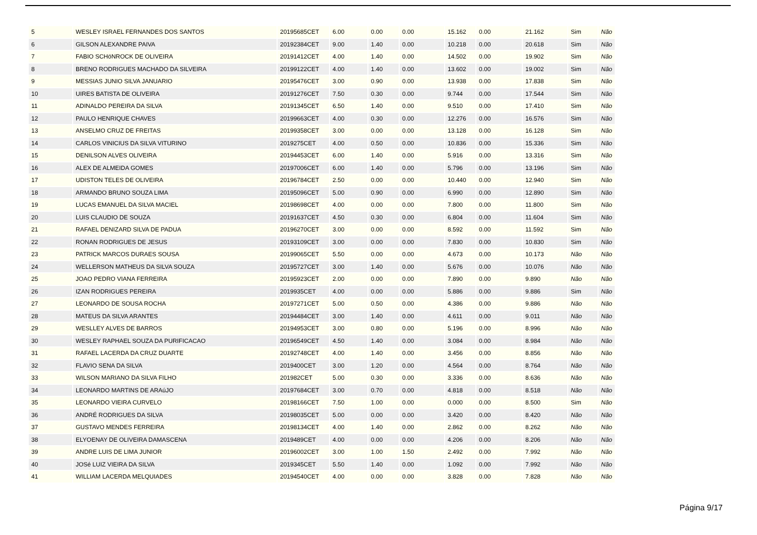| 5 | WESLEY ISRAEL FERNANDES DOS SANTOS | 20195685CET | 6.00 | 0.00 | 0.00 | 15.162 | 0.00 | 21.162 | Sim | Não |
| 6 | GILSON ALEXANDRE PAIVA | 20192384CET | 9.00 | 1.40 | 0.00 | 10.218 | 0.00 | 20.618 | Sim | Não |
| 7 | FABIO SCHöNROCK DE OLIVEIRA | 20191412CET | 4.00 | 1.40 | 0.00 | 14.502 | 0.00 | 19.902 | Sim | Não |
| 8 | BRENO RODRIGUES MACHADO DA SILVEIRA | 20199122CET | 4.00 | 1.40 | 0.00 | 13.602 | 0.00 | 19.002 | Sim | Não |
| 9 | MESSIAS JUNIO SILVA JANUARIO | 20195476CET | 3.00 | 0.90 | 0.00 | 13.938 | 0.00 | 17.838 | Sim | Não |
| 10 | UIRES BATISTA DE OLIVEIRA | 20191276CET | 7.50 | 0.30 | 0.00 | 9.744 | 0.00 | 17.544 | Sim | Não |
| 11 | ADINALDO PEREIRA DA SILVA | 20191345CET | 6.50 | 1.40 | 0.00 | 9.510 | 0.00 | 17.410 | Sim | Não |
| 12 | PAULO HENRIQUE CHAVES | 20199663CET | 4.00 | 0.30 | 0.00 | 12.276 | 0.00 | 16.576 | Sim | Não |
| 13 | ANSELMO CRUZ DE FREITAS | 20199358CET | 3.00 | 0.00 | 0.00 | 13.128 | 0.00 | 16.128 | Sim | Não |
| 14 | CARLOS VINICIUS DA SILVA VITURINO | 2019275CET | 4.00 | 0.50 | 0.00 | 10.836 | 0.00 | 15.336 | Sim | Não |
| 15 | DENILSON ALVES OLIVEIRA | 20194453CET | 6.00 | 1.40 | 0.00 | 5.916 | 0.00 | 13.316 | Sim | Não |
| 16 | ALEX DE ALMEIDA GOMES | 20197006CET | 6.00 | 1.40 | 0.00 | 5.796 | 0.00 | 13.196 | Sim | Não |
| 17 | UDISTON TELES DE OLIVEIRA | 20196784CET | 2.50 | 0.00 | 0.00 | 10.440 | 0.00 | 12.940 | Sim | Não |
| 18 | ARMANDO BRUNO SOUZA LIMA | 20195096CET | 5.00 | 0.90 | 0.00 | 6.990 | 0.00 | 12.890 | Sim | Não |
| 19 | LUCAS EMANUEL DA SILVA MACIEL | 20198698CET | 4.00 | 0.00 | 0.00 | 7.800 | 0.00 | 11.800 | Sim | Não |
| 20 | LUIS CLAUDIO DE SOUZA | 20191637CET | 4.50 | 0.30 | 0.00 | 6.804 | 0.00 | 11.604 | Sim | Não |
| 21 | RAFAEL DENIZARD SILVA DE PADUA | 20196270CET | 3.00 | 0.00 | 0.00 | 8.592 | 0.00 | 11.592 | Sim | Não |
| 22 | RONAN RODRIGUES DE JESUS | 20193109CET | 3.00 | 0.00 | 0.00 | 7.830 | 0.00 | 10.830 | Sim | Não |
| 23 | PATRICK MARCOS DURAES SOUSA | 20199065CET | 5.50 | 0.00 | 0.00 | 4.673 | 0.00 | 10.173 | Não | Não |
| 24 | WELLERSON MATHEUS DA SILVA SOUZA | 20195727CET | 3.00 | 1.40 | 0.00 | 5.676 | 0.00 | 10.076 | Não | Não |
| 25 | JOAO PEDRO VIANA FERREIRA | 20195923CET | 2.00 | 0.00 | 0.00 | 7.890 | 0.00 | 9.890 | Não | Não |
| 26 | IZAN RODRIGUES PEREIRA | 2019935CET | 4.00 | 0.00 | 0.00 | 5.886 | 0.00 | 9.886 | Sim | Não |
| 27 | LEONARDO DE SOUSA ROCHA | 20197271CET | 5.00 | 0.50 | 0.00 | 4.386 | 0.00 | 9.886 | Não | Não |
| 28 | MATEUS DA SILVA ARANTES | 20194484CET | 3.00 | 1.40 | 0.00 | 4.611 | 0.00 | 9.011 | Não | Não |
| 29 | WESLLEY ALVES DE BARROS | 20194953CET | 3.00 | 0.80 | 0.00 | 5.196 | 0.00 | 8.996 | Não | Não |
| 30 | WESLEY RAPHAEL SOUZA DA PURIFICACAO | 20196549CET | 4.50 | 1.40 | 0.00 | 3.084 | 0.00 | 8.984 | Não | Não |
| 31 | RAFAEL LACERDA DA CRUZ DUARTE | 20192748CET | 4.00 | 1.40 | 0.00 | 3.456 | 0.00 | 8.856 | Não | Não |
| 32 | FLAVIO SENA DA SILVA | 2019400CET | 3.00 | 1.20 | 0.00 | 4.564 | 0.00 | 8.764 | Não | Não |
| 33 | WILSON MARIANO DA SILVA FILHO | 201982CET | 5.00 | 0.30 | 0.00 | 3.336 | 0.00 | 8.636 | Não | Não |
| 34 | LEONARDO MARTINS DE ARAúJO | 20197684CET | 3.00 | 0.70 | 0.00 | 4.818 | 0.00 | 8.518 | Não | Não |
| 35 | LEONARDO VIEIRA CURVELO | 20198166CET | 7.50 | 1.00 | 0.00 | 0.000 | 0.00 | 8.500 | Sim | Não |
| 36 | ANDRÉ RODRIGUES DA SILVA | 20198035CET | 5.00 | 0.00 | 0.00 | 3.420 | 0.00 | 8.420 | Não | Não |
| 37 | GUSTAVO MENDES FERREIRA | 20198134CET | 4.00 | 1.40 | 0.00 | 2.862 | 0.00 | 8.262 | Não | Não |
| 38 | ELYOENAY DE OLIVEIRA DAMASCENA | 2019489CET | 4.00 | 0.00 | 0.00 | 4.206 | 0.00 | 8.206 | Não | Não |
| 39 | ANDRE LUIS DE LIMA JUNIOR | 20196002CET | 3.00 | 1.00 | 1.50 | 2.492 | 0.00 | 7.992 | Não | Não |
| 40 | JOSé LUIZ VIEIRA DA SILVA | 2019345CET | 5.50 | 1.40 | 0.00 | 1.092 | 0.00 | 7.992 | Não | Não |
| 41 | WILLIAM LACERDA MELQUIADES | 20194540CET | 4.00 | 0.00 | 0.00 | 3.828 | 0.00 | 7.828 | Não | Não |
Página 9/17